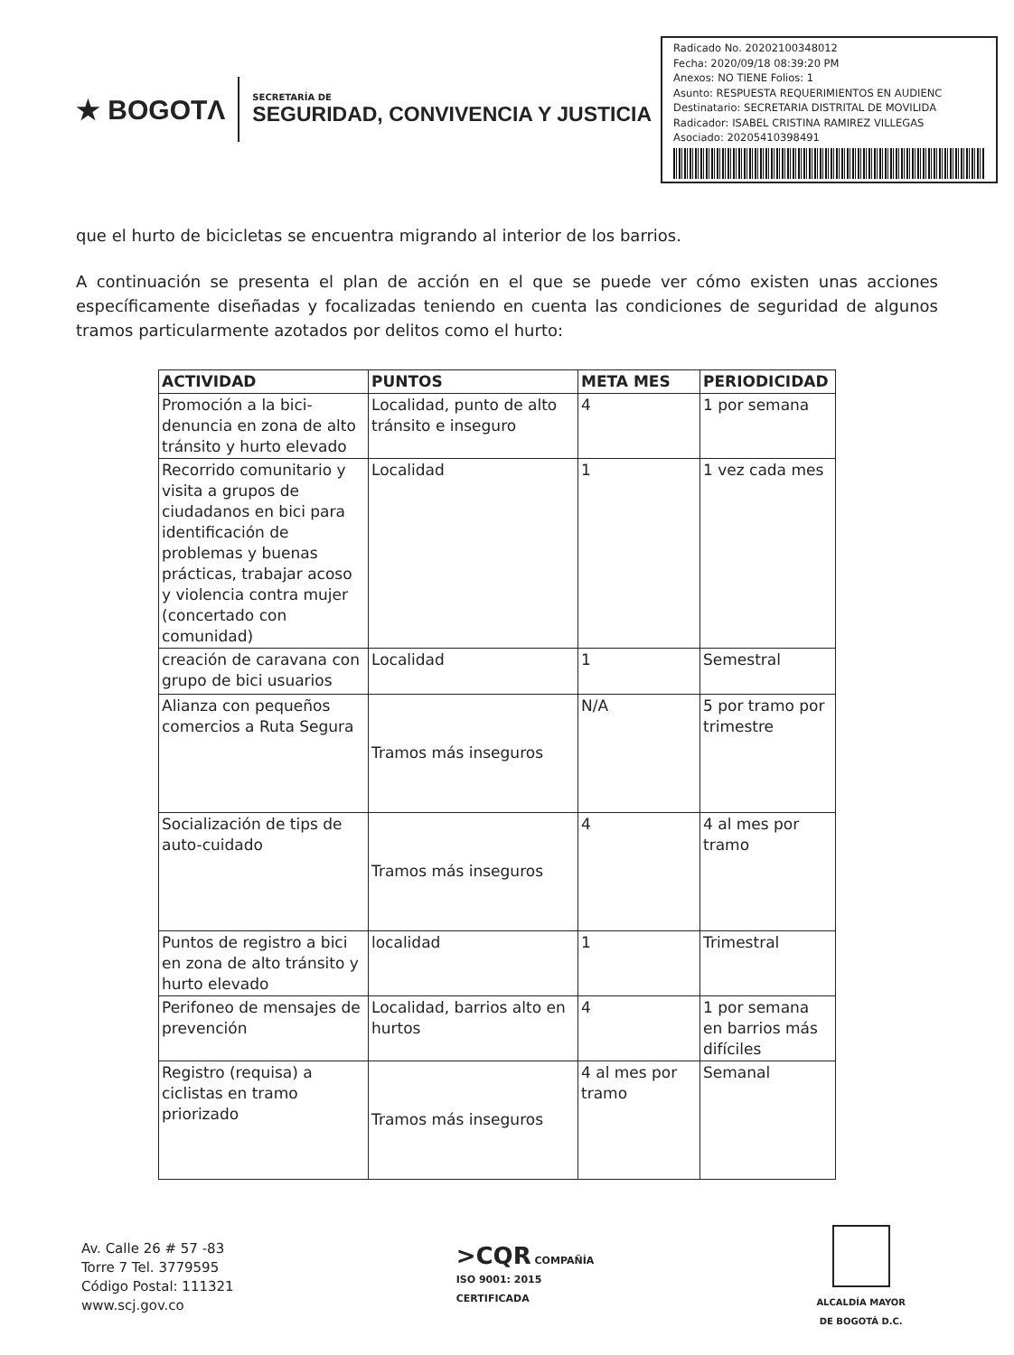★ BOGOTΛ
SECRETARÍA DE
SEGURIDAD, CONVIVENCIA Y JUSTICIA
Radicado No. 20202100348012
Fecha: 2020/09/18 08:39:20 PM
Anexos: NO TIENE Folios: 1
Asunto: RESPUESTA REQUERIMIENTOS EN AUDIENC
Destinatario: SECRETARIA DISTRITAL DE MOVILIDA
Radicador: ISABEL CRISTINA RAMIREZ VILLEGAS
Asociado: 20205410398491
que el hurto de bicicletas se encuentra migrando al interior de los barrios.
A continuación se presenta el plan de acción en el que se puede ver cómo existen unas acciones específicamente diseñadas y focalizadas teniendo en cuenta las condiciones de seguridad de algunos tramos particularmente azotados por delitos como el hurto:
| ACTIVIDAD | PUNTOS | META MES | PERIODICIDAD |
| --- | --- | --- | --- |
| Promoción a la bici-denuncia en zona de alto tránsito y hurto elevado | Localidad, punto de alto tránsito e inseguro | 4 | 1 por semana |
| Recorrido comunitario y visita a grupos de ciudadanos en bici para identificación de problemas y buenas prácticas, trabajar acoso y violencia contra mujer (concertado con comunidad) | Localidad | 1 | 1 vez cada mes |
| creación de caravana con grupo de bici usuarios | Localidad | 1 | Semestral |
| Alianza con pequeños comercios a Ruta Segura | Tramos más inseguros | N/A | 5 por tramo por trimestre |
| Socialización de tips de auto-cuidado | Tramos más inseguros | 4 | 4 al mes por tramo |
| Puntos de registro a bici en zona de alto tránsito y hurto elevado | localidad | 1 | Trimestral |
| Perifoneo de mensajes de prevención | Localidad, barrios alto en hurtos | 4 | 1 por semana en barrios más difíciles |
| Registro (requisa) a ciclistas en tramo priorizado | Tramos más inseguros | 4 al mes por tramo | Semanal |
Av. Calle 26 # 57 -83
Torre 7 Tel. 3779595
Código Postal: 111321
www.scj.gov.co
>CQR COMPAÑÍA
ISO 9001: 2015
CERTIFICADA
ALCALDÍA MAYOR
DE BOGOTÁ D.C.